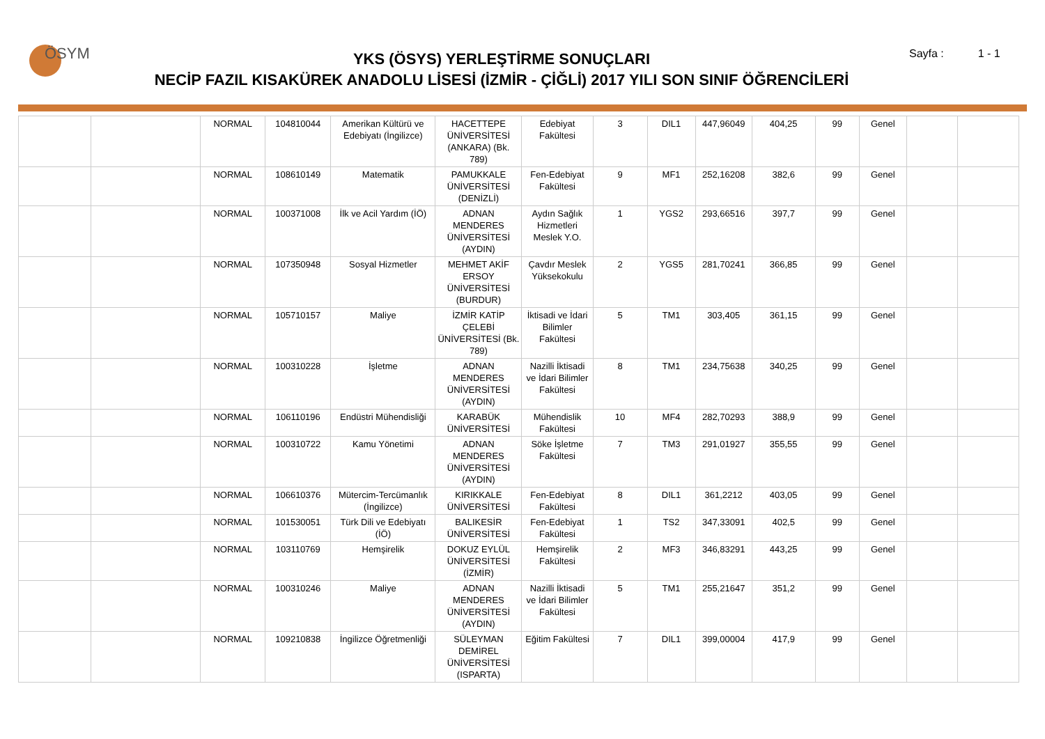ÖSYM
YKS (ÖSYS) YERLEŞTİRME SONUÇLARI
NECİP FAZIL KISAKÜREK ANADOLU LİSESİ (İZMİR - ÇİĞLİ) 2017 YILI SON SINIF ÖĞRENCİLERİ
Sayfa : 1 - 1
| | | NORMAL | 104810044 | Amerikan Kültürü ve Edebiyatı (İngilizce) | HACETTEPE ÜNİVERSİTESİ (ANKARA) (Bk. 789) | Edebiyat Fakültesi | 3 | DIL1 | 447,96049 | 404,25 | 99 | Genel | | |
| | | NORMAL | 108610149 | Matematik | PAMUKKALE ÜNİVERSİTESİ (DENİZLİ) | Fen-Edebiyat Fakültesi | 9 | MF1 | 252,16208 | 382,6 | 99 | Genel | | |
| | | NORMAL | 100371008 | İlk ve Acil Yardım (İÖ) | ADNAN MENDERES ÜNİVERSİTESİ (AYDIN) | Aydın Sağlık Hizmetleri Meslek Y.O. | 1 | YGS2 | 293,66516 | 397,7 | 99 | Genel | | |
| | | NORMAL | 107350948 | Sosyal Hizmetler | MEHMET AKİF ERSOY ÜNİVERSİTESİ (BURDUR) | Çavdır Meslek Yüksekokulu | 2 | YGS5 | 281,70241 | 366,85 | 99 | Genel | | |
| | | NORMAL | 105710157 | Maliye | İZMİR KATİP ÇELEBİ ÜNİVERSİTESİ (Bk. 789) | İktisadi ve İdari Bilimler Fakültesi | 5 | TM1 | 303,405 | 361,15 | 99 | Genel | | |
| | | NORMAL | 100310228 | İşletme | ADNAN MENDERES ÜNİVERSİTESİ (AYDIN) | Nazilli İktisadi ve İdari Bilimler Fakültesi | 8 | TM1 | 234,75638 | 340,25 | 99 | Genel | | |
| | | NORMAL | 106110196 | Endüstri Mühendisliği | KARABÜK ÜNİVERSİTESİ | Mühendislik Fakültesi | 10 | MF4 | 282,70293 | 388,9 | 99 | Genel | | |
| | | NORMAL | 100310722 | Kamu Yönetimi | ADNAN MENDERES ÜNİVERSİTESİ (AYDIN) | Söke İşletme Fakültesi | 7 | TM3 | 291,01927 | 355,55 | 99 | Genel | | |
| | | NORMAL | 106610376 | Mütercim-Tercümanlık (İngilizce) | KIRIKKALE ÜNİVERSİTESİ | Fen-Edebiyat Fakültesi | 8 | DIL1 | 361,2212 | 403,05 | 99 | Genel | | |
| | | NORMAL | 101530051 | Türk Dili ve Edebiyatı (İÖ) | BALIKESİR ÜNİVERSİTESİ | Fen-Edebiyat Fakültesi | 1 | TS2 | 347,33091 | 402,5 | 99 | Genel | | |
| | | NORMAL | 103110769 | Hemşirelik | DOKUZ EYLÜL ÜNİVERSİTESİ (İZMİR) | Hemşirelik Fakültesi | 2 | MF3 | 346,83291 | 443,25 | 99 | Genel | | |
| | | NORMAL | 100310246 | Maliye | ADNAN MENDERES ÜNİVERSİTESİ (AYDIN) | Nazilli İktisadi ve İdari Bilimler Fakültesi | 5 | TM1 | 255,21647 | 351,2 | 99 | Genel | | |
| | | NORMAL | 109210838 | İngilizce Öğretmenliği | SÜLEYMAN DEMİREL ÜNİVERSİTESİ (ISPARTA) | Eğitim Fakültesi | 7 | DIL1 | 399,00004 | 417,9 | 99 | Genel | | |